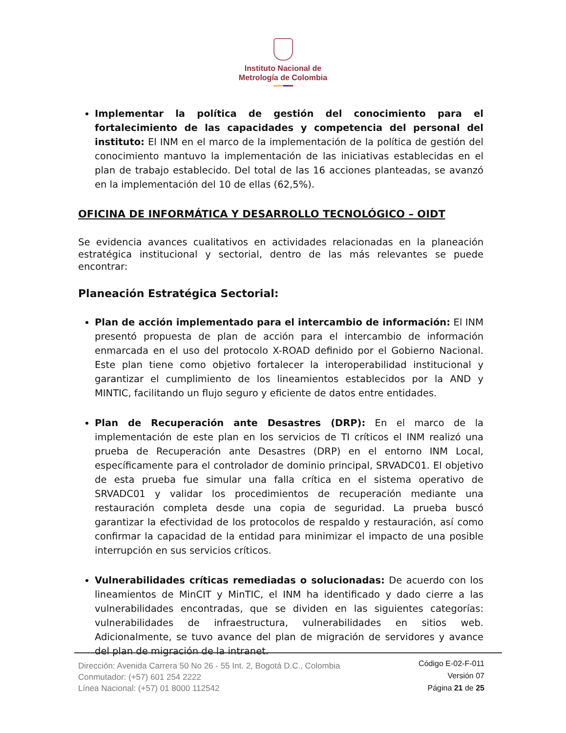Instituto Nacional de
Metrología de Colombia
Implementar la política de gestión del conocimiento para el fortalecimiento de las capacidades y competencia del personal del instituto: El INM en el marco de la implementación de la política de gestión del conocimiento mantuvo la implementación de las iniciativas establecidas en el plan de trabajo establecido. Del total de las 16 acciones planteadas, se avanzó en la implementación del 10 de ellas (62,5%).
OFICINA DE INFORMÁTICA Y DESARROLLO TECNOLÓGICO – OIDT
Se evidencia avances cualitativos en actividades relacionadas en la planeación estratégica institucional y sectorial, dentro de las más relevantes se puede encontrar:
Planeación Estratégica Sectorial:
Plan de acción implementado para el intercambio de información: El INM presentó propuesta de plan de acción para el intercambio de información enmarcada en el uso del protocolo X-ROAD definido por el Gobierno Nacional. Este plan tiene como objetivo fortalecer la interoperabilidad institucional y garantizar el cumplimiento de los lineamientos establecidos por la AND y MINTIC, facilitando un flujo seguro y eficiente de datos entre entidades.
Plan de Recuperación ante Desastres (DRP): En el marco de la implementación de este plan en los servicios de TI críticos el INM realizó una prueba de Recuperación ante Desastres (DRP) en el entorno INM Local, específicamente para el controlador de dominio principal, SRVADC01. El objetivo de esta prueba fue simular una falla crítica en el sistema operativo de SRVADC01 y validar los procedimientos de recuperación mediante una restauración completa desde una copia de seguridad. La prueba buscó garantizar la efectividad de los protocolos de respaldo y restauración, así como confirmar la capacidad de la entidad para minimizar el impacto de una posible interrupción en sus servicios críticos.
Vulnerabilidades críticas remediadas o solucionadas: De acuerdo con los lineamientos de MinCIT y MinTIC, el INM ha identificado y dado cierre a las vulnerabilidades encontradas, que se dividen en las siguientes categorías: vulnerabilidades de infraestructura, vulnerabilidades en sitios web. Adicionalmente, se tuvo avance del plan de migración de servidores y avance del plan de migración de la intranet.
Dirección: Avenida Carrera 50 No 26 - 55 Int. 2, Bogotá D.C., Colombia
Conmutador: (+57) 601 254 2222
Línea Nacional: (+57) 01 8000 112542
Código E-02-F-011
Versión 07
Página 21 de 25